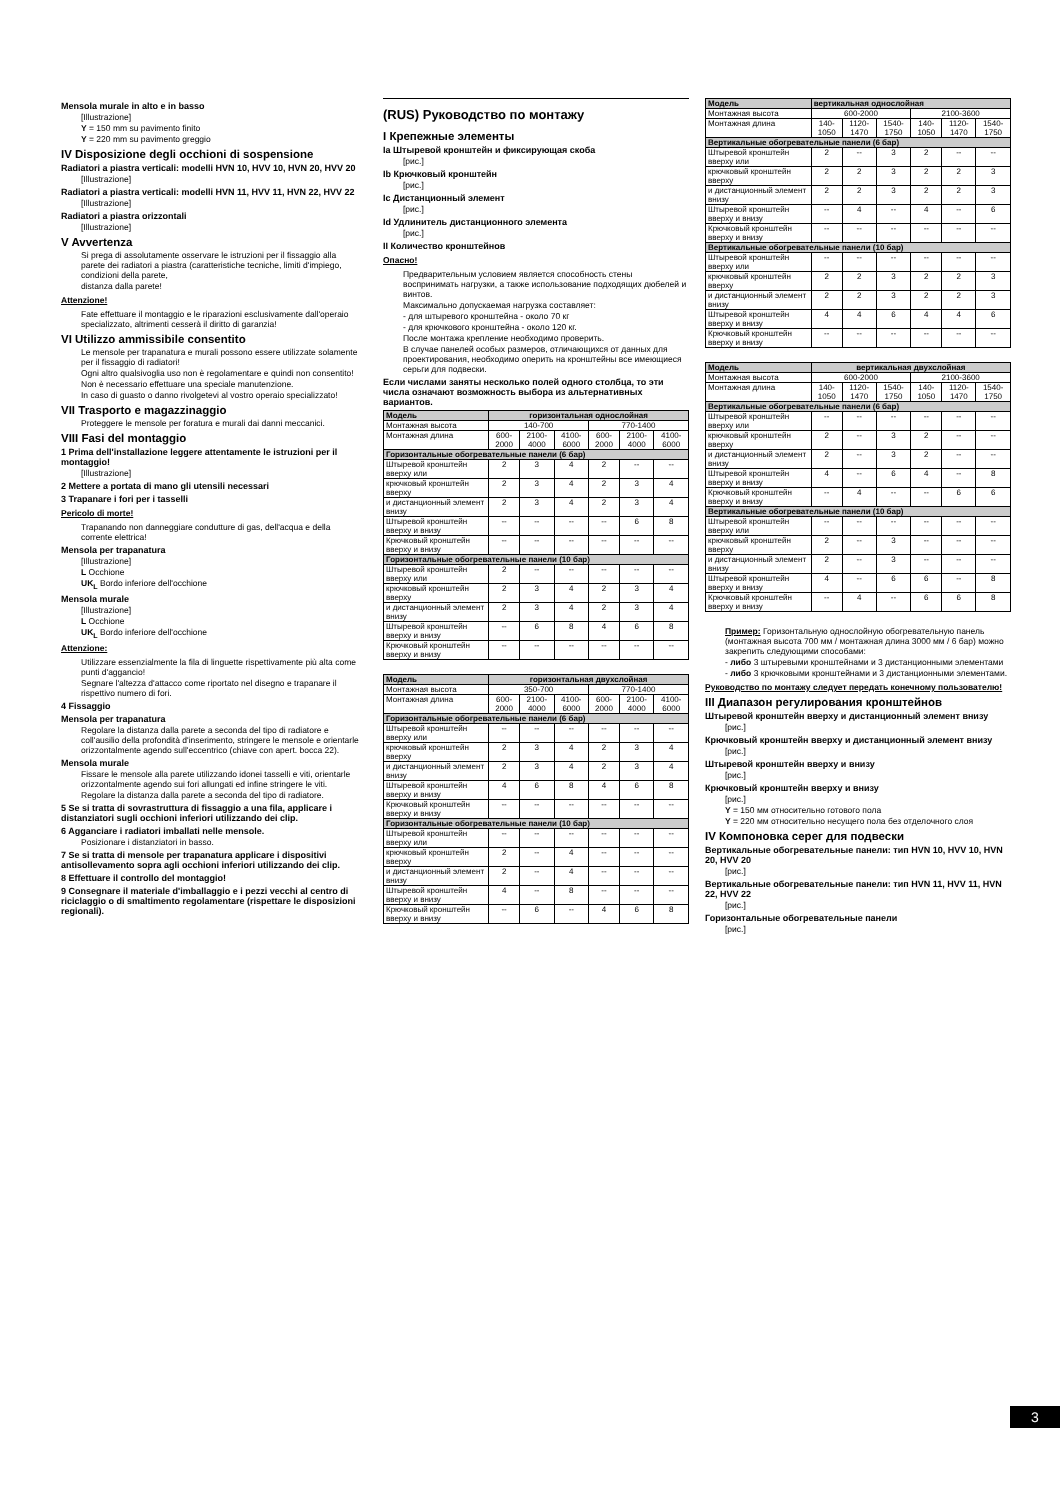Mensola murale in alto e in basso
[Illustrazione]
Y = 150 mm su pavimento finito
Y = 220 mm su pavimento greggio
IV Disposizione degli occhioni di sospensione
Radiatori a piastra verticali: modelli HVN 10, HVV 10, HVN 20, HVV 20
[Illustrazione]
Radiatori a piastra verticali: modelli HVN 11, HVV 11, HVN 22, HVV 22
[Illustrazione]
Radiatori a piastra orizzontali
[Illustrazione]
V Avvertenza
Si prega di assolutamente osservare le istruzioni per il fissaggio alla parete dei radiatori a piastra (caratteristiche tecniche, limiti d'impiego, condizioni della parete,
distanza dalla parete!
Attenzione!
Fate effettuare il montaggio e le riparazioni esclusivamente dall'operaio specializzato, altrimenti cesserà il diritto di garanzia!
VI Utilizzo ammissibile consentito
Le mensole per trapanatura e murali possono essere utilizzate solamente per il fissaggio di radiatori!
Ogni altro qualsivoglia uso non è regolamentare e quindi non consentito!
Non è necessario effettuare una speciale manutenzione.
In caso di guasto o danno rivolgetevi al vostro operaio specializzato!
VII Trasporto e magazzinaggio
Proteggere le mensole per foratura e murali dai danni meccanici.
VIII Fasi del montaggio
1 Prima dell'installazione leggere attentamente le istruzioni per il montaggio!
[Illustrazione]
2 Mettere a portata di mano gli utensili necessari
3 Trapanare i fori per i tasselli
Pericolo di morte!
Trapanando non danneggiare condutture di gas, dell'acqua e della corrente elettrica!
Mensola per trapanatura
[Illustrazione]
L Occhione
UK<sub>L</sub> Bordo inferiore dell'occhione
Mensola murale
[Illustrazione]
L Occhione
UK<sub>L</sub> Bordo inferiore dell'occhione
Attenzione:
Utilizzare essenzialmente la fila di linguette rispettivamente più alta come punti d'aggancio!
Segnare l'altezza d'attacco come riportato nel disegno e trapanare il rispettivo numero di fori.
4 Fissaggio
Mensola per trapanatura
Regolare la distanza dalla parete a seconda del tipo di radiatore e coll'ausilio della profondità d'inserimento, stringere le mensole e orientarle orizzontalmente agendo sull'eccentrico (chiave con apert. bocca 22).
Mensola murale
Fissare le mensole alla parete utilizzando idonei tasselli e viti, orientarle orizzontalmente agendo sui fori allungati ed infine stringere le viti.
Regolare la distanza dalla parete a seconda del tipo di radiatore.
5 Se si tratta di sovrastruttura di fissaggio a una fila, applicare i distanziatori sugli occhioni inferiori utilizzando dei clip.
6 Agganciare i radiatori imballati nelle mensole.
Posizionare i distanziatori in basso.
7 Se si tratta di mensole per trapanatura applicare i dispositivi antisollevamento sopra agli occhioni inferiori utilizzando dei clip.
8 Effettuare il controllo del montaggio!
9 Consegnare il materiale d'imballaggio e i pezzi vecchi al centro di riciclaggio o di smaltimento regolamentare (rispettare le disposizioni regionali).
(RUS) Руководство по монтажу
I Крепежные элементы
Ia Штыревой кронштейн и фиксирующая скоба
[рис.]
Ib Крючковый кронштейн
[рис.]
Ic Дистанционный элемент
[рис.]
Id Удлинитель дистанционного элемента
[рис.]
II Количество кронштейнов
Опасно!
Предварительным условием является способность стены воспринимать нагрузки, а также использование подходящих дюбелей и винтов.
Максимально допускаемая нагрузка составляет:
- для штыревого кронштейна - около 70 кг
- для крючкового кронштейна - около 120 кг.
После монтажа крепление необходимо проверить.
В случае панелей особых размеров, отличающихся от данных для проектирования, необходимо оперить на кронштейны все имеющиеся серьги для подвески.
Если числами заняты несколько полей одного столбца, то эти числа означают возможность выбора из альтернативных вариантов.
| Модель | горизонтальная однослойная | | | | | |
| --- | --- | --- | --- | --- | --- | --- |
| Монтажная высота | 140-700 | | | 770-1400 | | |
| Монтажная длина | 600-2000 | 2100-4000 | 4100-6000 | 600-2000 | 2100-4000 | 4100-6000 |
| Горизонтальные обогревательные панели (6 бар) | | | | | | |
| Штыревой кронштейн вверху или | 2 | 3 | 4 | 2 | -- | -- |
| крючковый кронштейн вверху | 2 | 3 | 4 | 2 | 3 | 4 |
| и дистанционный элемент внизу | 2 | 3 | 4 | 2 | 3 | 4 |
| Штыревой кронштейн вверху и внизу | -- | -- | -- | -- | 6 | 8 |
| Крючковый кронштейн вверху и внизу | -- | -- | -- | -- | -- | -- |
| Горизонтальные обогревательные панели (10 бар) | | | | | | |
| Штыревой кронштейн вверху или | 2 | -- | -- | -- | -- | -- |
| крючковый кронштейн вверху | 2 | 3 | 4 | 2 | 3 | 4 |
| и дистанционный элемент внизу | 2 | 3 | 4 | 2 | 3 | 4 |
| Штыревой кронштейн вверху и внизу | -- | 6 | 8 | 4 | 6 | 8 |
| Крючковый кронштейн вверху и внизу | -- | -- | -- | -- | -- | -- |
| Модель | горизонтальная двухслойная | | | | | |
| --- | --- | --- | --- | --- | --- | --- |
| Монтажная высота | 350-700 | | | 770-1400 | | |
| Монтажная длина | 600-2000 | 2100-4000 | 4100-6000 | 600-2000 | 2100-4000 | 4100-6000 |
| Горизонтальные обогревательные панели (6 бар) | | | | | | |
| Штыревой кронштейн вверху или | -- | -- | -- | -- | -- | -- |
| крючковый кронштейн вверху | 2 | 3 | 4 | 2 | 3 | 4 |
| и дистанционный элемент внизу | 2 | 3 | 4 | 2 | 3 | 4 |
| Штыревой кронштейн вверху и внизу | 4 | 6 | 8 | 4 | 6 | 8 |
| Крючковый кронштейн вверху и внизу | -- | -- | -- | -- | -- | -- |
| Горизонтальные обогревательные панели (10 бар) | | | | | | |
| Штыревой кронштейн вверху или | -- | -- | -- | -- | -- | -- |
| крючковый кронштейн вверху | 2 | -- | 4 | -- | -- | -- |
| и дистанционный элемент внизу | 2 | -- | 4 | -- | -- | -- |
| Штыревой кронштейн вверху и внизу | 4 | -- | 8 | -- | -- | -- |
| Крючковый кронштейн вверху и внизу | -- | 6 | -- | 4 | 6 | 8 |
| Модель | вертикальная однослойная | | | | | |
| --- | --- | --- | --- | --- | --- | --- |
| Монтажная высота | 600-2000 | | | 2100-3600 | | |
| Монтажная длина | 140-1050 | 1120-1470 | 1540-1750 | 140-1050 | 1120-1470 | 1540-1750 |
| Вертикальные обогревательные панели (6 бар) | | | | | | |
| Штыревой кронштейн вверху или | 2 | -- | 3 | 2 | -- | -- |
| крючковый кронштейн вверху | 2 | 2 | 3 | 2 | 2 | 3 |
| и дистанционный элемент внизу | 2 | 2 | 3 | 2 | 2 | 3 |
| Штыревой кронштейн вверху и внизу | -- | 4 | -- | 4 | -- | 6 |
| Крючковый кронштейн вверху и внизу | -- | -- | -- | -- | -- | -- |
| Вертикальные обогревательные панели (10 бар) | | | | | | |
| Штыревой кронштейн вверху или | -- | -- | -- | -- | -- | -- |
| крючковый кронштейн вверху | 2 | 2 | 3 | 2 | 2 | 3 |
| и дистанционный элемент внизу | 2 | 2 | 3 | 2 | 2 | 3 |
| Штыревой кронштейн вверху и внизу | 4 | 4 | 6 | 4 | 4 | 6 |
| Крючковый кронштейн вверху и внизу | -- | -- | -- | -- | -- | -- |
| Модель | вертикальная двухслойная | | | | | |
| --- | --- | --- | --- | --- | --- | --- |
| Монтажная высота | 600-2000 | | | 2100-3600 | | |
| Монтажная длина | 140-1050 | 1120-1470 | 1540-1750 | 140-1050 | 1120-1470 | 1540-1750 |
| Вертикальные обогревательные панели (6 бар) | | | | | | |
| Штыревой кронштейн вверху или | -- | -- | -- | -- | -- | -- |
| крючковый кронштейн вверху | 2 | -- | 3 | 2 | -- | -- |
| и дистанционный элемент внизу | 2 | -- | 3 | 2 | -- | -- |
| Штыревой кронштейн вверху и внизу | 4 | -- | 6 | 4 | -- | 8 |
| Крючковый кронштейн вверху и внизу | -- | 4 | -- | -- | 6 | 6 |
| Вертикальные обогревательные панели (10 бар) | | | | | | |
| Штыревой кронштейн вверху или | -- | -- | -- | -- | -- | -- |
| крючковый кронштейн вверху | 2 | -- | 3 | -- | -- | -- |
| и дистанционный элемент внизу | 2 | -- | 3 | -- | -- | -- |
| Штыревой кронштейн вверху и внизу | 4 | -- | 6 | 6 | -- | 8 |
| Крючковый кронштейн вверху и внизу | -- | 4 | -- | 6 | 6 | 8 |
Пример: Горизонтальную однослойную обогревательную панель (монтажная высота 700 мм / монтажная длина 3000 мм / 6 бар) можно закрепить следующими способами:
- либо 3 штыревыми кронштейнами и 3 дистанционными элементами
- либо 3 крючковыми кронштейнами и 3 дистанционными элементами.
Руководство по монтажу следует передать конечному пользователю!
III Диапазон регулирования кронштейнов
Штыревой кронштейн вверху и дистанционный элемент внизу
[рис.]
Крючковый кронштейн вверху и дистанционный элемент внизу
[рис.]
Штыревой кронштейн вверху и внизу
[рис.]
Крючковый кронштейн вверху и внизу
[рис.]
Y = 150 мм относительно готового пола
Y = 220 мм относительно несущего пола без отделочного слоя
IV Компоновка серег для подвески
Вертикальные обогревательные панели: тип HVN 10, HVV 10, HVN 20, HVV 20
[рис.]
Вертикальные обогревательные панели: тип HVN 11, HVV 11, HVN 22, HVV 22
[рис.]
Горизонтальные обогревательные панели
[рис.]
3